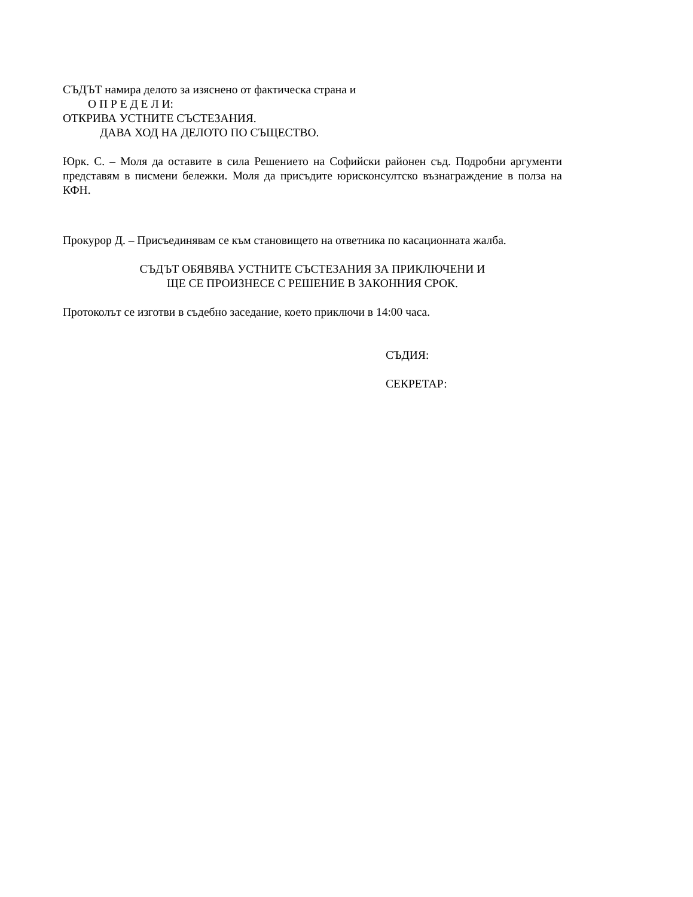СЪДЪТ намира делото за изяснено от фактическа страна и
О П Р Е Д Е Л И:
ОТКРИВА УСТНИТЕ СЪСТЕЗАНИЯ.
ДАВА ХОД НА ДЕЛОТО ПО СЪЩЕСТВО.
Юрк. С. – Моля да оставите в сила Решението на Софийски районен съд. Подробни аргументи представям в писмени бележки. Моля да присъдите юрисконсултско възнаграждение в полза на КФН.
Прокурор Д. – Присъединявам се към становището на ответника по касационната жалба.
СЪДЪТ ОБЯВЯВА УСТНИТЕ СЪСТЕЗАНИЯ ЗА ПРИКЛЮЧЕНИ И
ЩЕ СЕ ПРОИЗНЕСЕ С РЕШЕНИЕ В ЗАКОННИЯ СРОК.
Протоколът се изготви в съдебно заседание, което приключи в 14:00 часа.
СЪДИЯ:
СЕКРЕТАР: